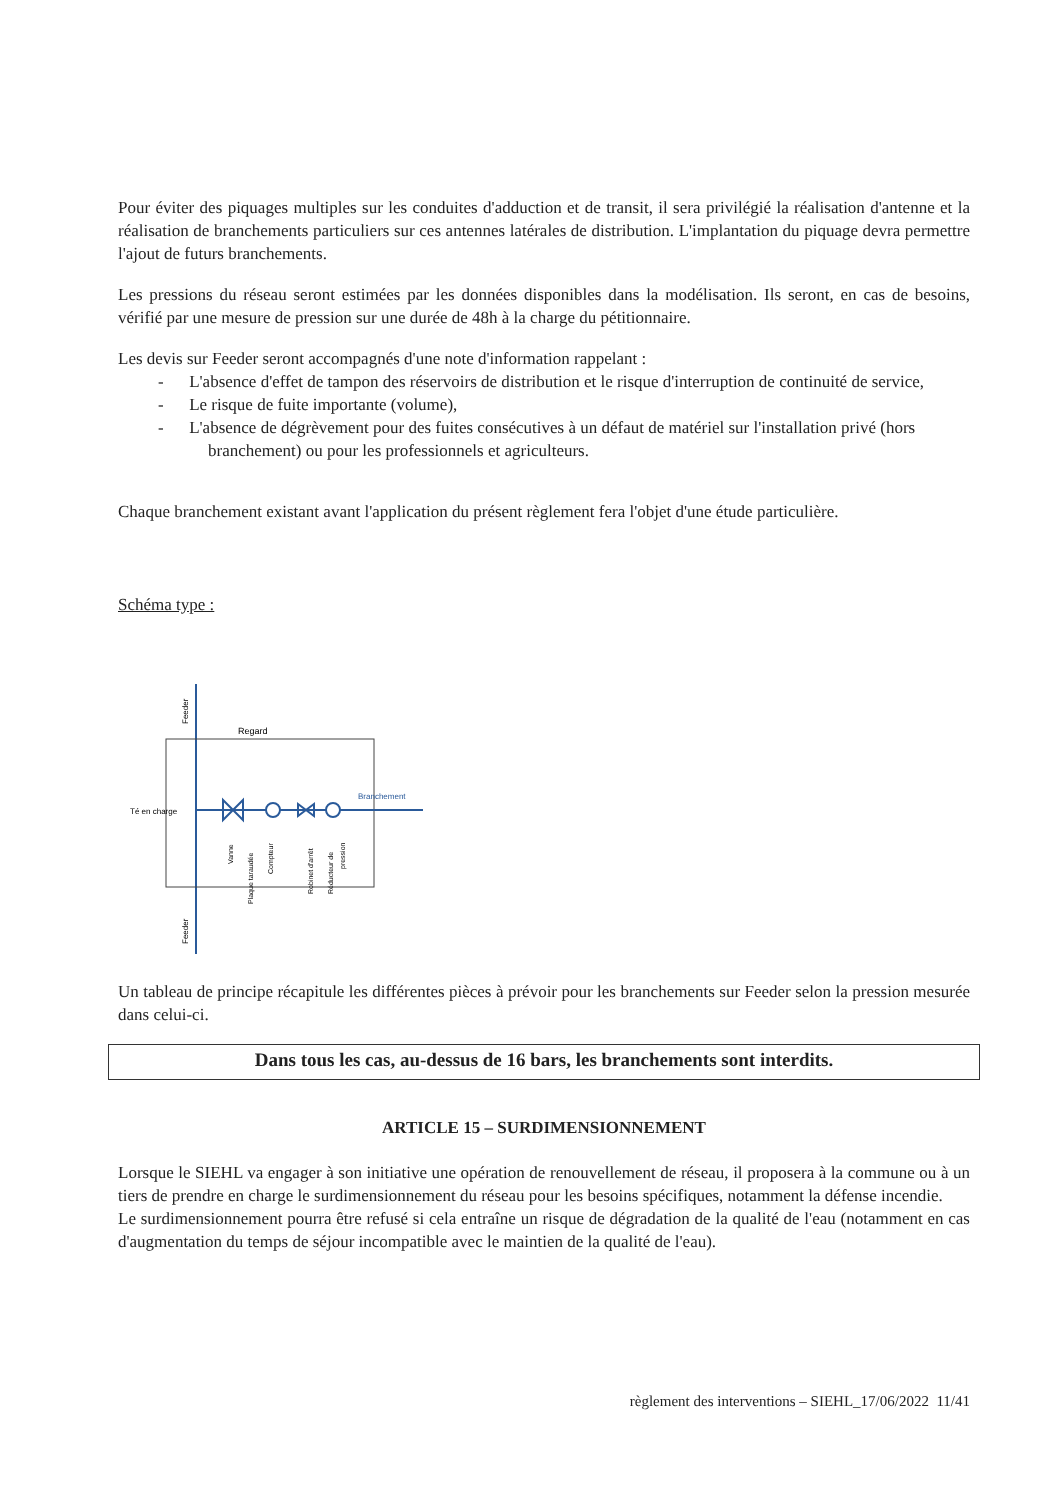Pour éviter des piquages multiples sur les conduites d'adduction et de transit, il sera privilégié la réalisation d'antenne et la réalisation de branchements particuliers sur ces antennes latérales de distribution. L'implantation du piquage devra permettre l'ajout de futurs branchements.
Les pressions du réseau seront estimées par les données disponibles dans la modélisation. Ils seront, en cas de besoins, vérifié par une mesure de pression sur une durée de 48h à la charge du pétitionnaire.
Les devis sur Feeder seront accompagnés d'une note d'information rappelant :
- L'absence d'effet de tampon des réservoirs de distribution et le risque d'interruption de continuité de service,
- Le risque de fuite importante (volume),
- L'absence de dégrèvement pour des fuites consécutives à un défaut de matériel sur l'installation privé (hors branchement) ou pour les professionnels et agriculteurs.
Chaque branchement existant avant l'application du présent règlement fera l'objet d'une étude particulière.
Schéma type :
Feeder
Regard
Branchement
Té en charge
Vanne
Plaque taraudée
Compteur
Robinet d'arrêt
Réducteur de
pression
Feeder
Un tableau de principe récapitule les différentes pièces à prévoir pour les branchements sur Feeder selon la pression mesurée dans celui-ci.
Dans tous les cas, au-dessus de 16 bars, les branchements sont interdits.
ARTICLE 15 – SURDIMENSIONNEMENT
Lorsque le SIEHL va engager à son initiative une opération de renouvellement de réseau, il proposera à la commune ou à un tiers de prendre en charge le surdimensionnement du réseau pour les besoins spécifiques, notamment la défense incendie.
Le surdimensionnement pourra être refusé si cela entraîne un risque de dégradation de la qualité de l'eau (notamment en cas d'augmentation du temps de séjour incompatible avec le maintien de la qualité de l'eau).
règlement des interventions – SIEHL_17/06/2022 11/41